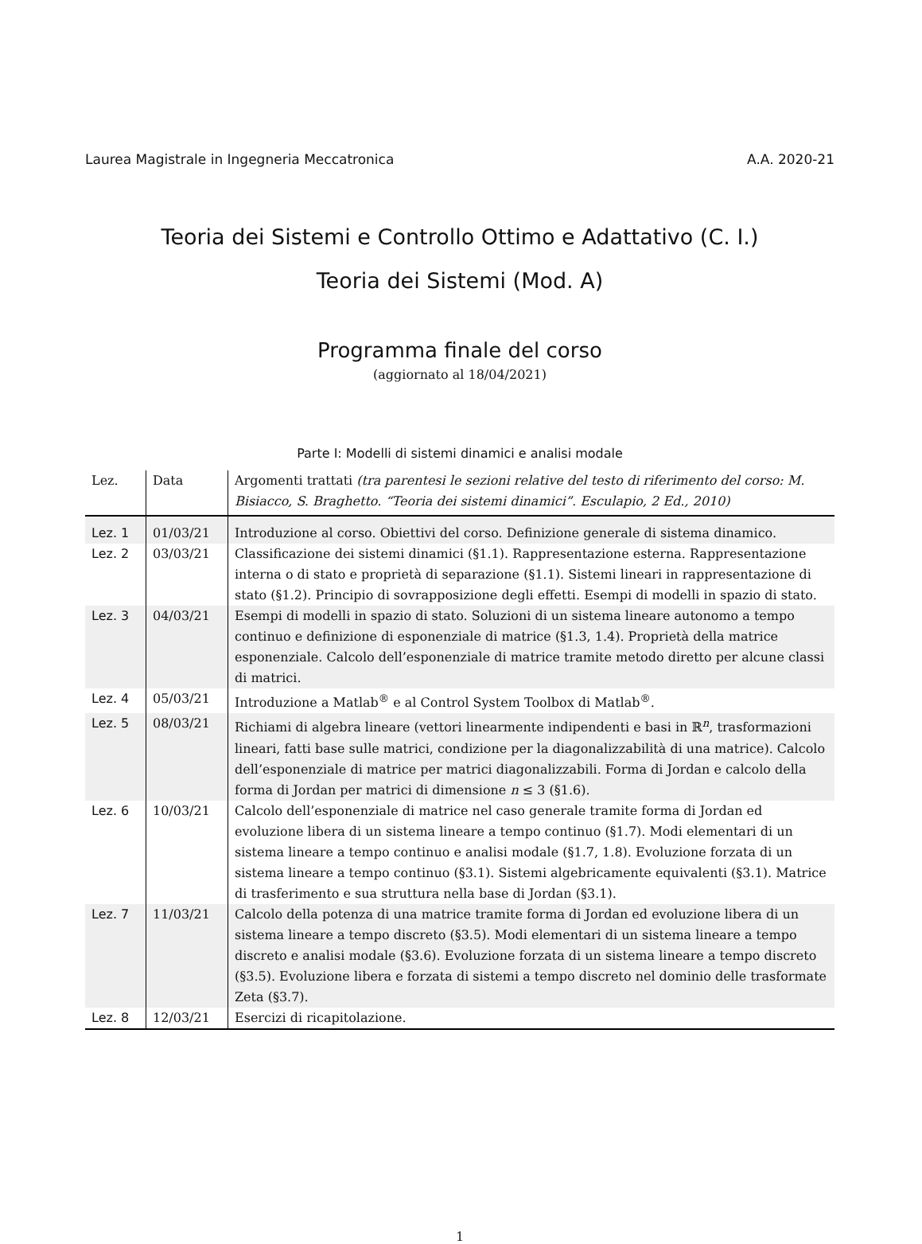Laurea Magistrale in Ingegneria Meccatronica A.A. 2020-21
Teoria dei Sistemi e Controllo Ottimo e Adattativo (C. I.)
Teoria dei Sistemi (Mod. A)
Programma finale del corso
(aggiornato al 18/04/2021)
Parte I: Modelli di sistemi dinamici e analisi modale
| Lez. | Data | Argomenti trattati (tra parentesi le sezioni relative del testo di riferimento del corso: M. Bisiacco, S. Braghetto. “Teoria dei sistemi dinamici”. Esculapio, 2 Ed., 2010) |
| --- | --- | --- |
| Lez. 1 | 01/03/21 | Introduzione al corso. Obiettivi del corso. Definizione generale di sistema dinamico. |
| Lez. 2 | 03/03/21 | Classificazione dei sistemi dinamici (§1.1). Rappresentazione esterna. Rappresentazione interna o di stato e proprietà di separazione (§1.1). Sistemi lineari in rappresentazione di stato (§1.2). Principio di sovrapposizione degli effetti. Esempi di modelli in spazio di stato. |
| Lez. 3 | 04/03/21 | Esempi di modelli in spazio di stato. Soluzioni di un sistema lineare autonomo a tempo continuo e definizione di esponenziale di matrice (§1.3, 1.4). Proprietà della matrice esponenziale. Calcolo dell’esponenziale di matrice tramite metodo diretto per alcune classi di matrici. |
| Lez. 4 | 05/03/21 | Introduzione a Matlab<sup>®</sup> e al Control System Toolbox di Matlab<sup>®</sup>. |
| Lez. 5 | 08/03/21 | Richiami di algebra lineare (vettori linearmente indipendenti e basi in ℝ<sup>n</sup>, trasformazioni lineari, fatti base sulle matrici, condizione per la diagonalizzabilità di una matrice). Calcolo dell’esponenziale di matrice per matrici diagonalizzabili. Forma di Jordan e calcolo della forma di Jordan per matrici di dimensione n ≤ 3 (§1.6). |
| Lez. 6 | 10/03/21 | Calcolo dell’esponenziale di matrice nel caso generale tramite forma di Jordan ed evoluzione libera di un sistema lineare a tempo continuo (§1.7). Modi elementari di un sistema lineare a tempo continuo e analisi modale (§1.7, 1.8). Evoluzione forzata di un sistema lineare a tempo continuo (§3.1). Sistemi algebricamente equivalenti (§3.1). Matrice di trasferimento e sua struttura nella base di Jordan (§3.1). |
| Lez. 7 | 11/03/21 | Calcolo della potenza di una matrice tramite forma di Jordan ed evoluzione libera di un sistema lineare a tempo discreto (§3.5). Modi elementari di un sistema lineare a tempo discreto e analisi modale (§3.6). Evoluzione forzata di un sistema lineare a tempo discreto (§3.5). Evoluzione libera e forzata di sistemi a tempo discreto nel dominio delle trasformate Zeta (§3.7). |
| Lez. 8 | 12/03/21 | Esercizi di ricapitolazione. |
1